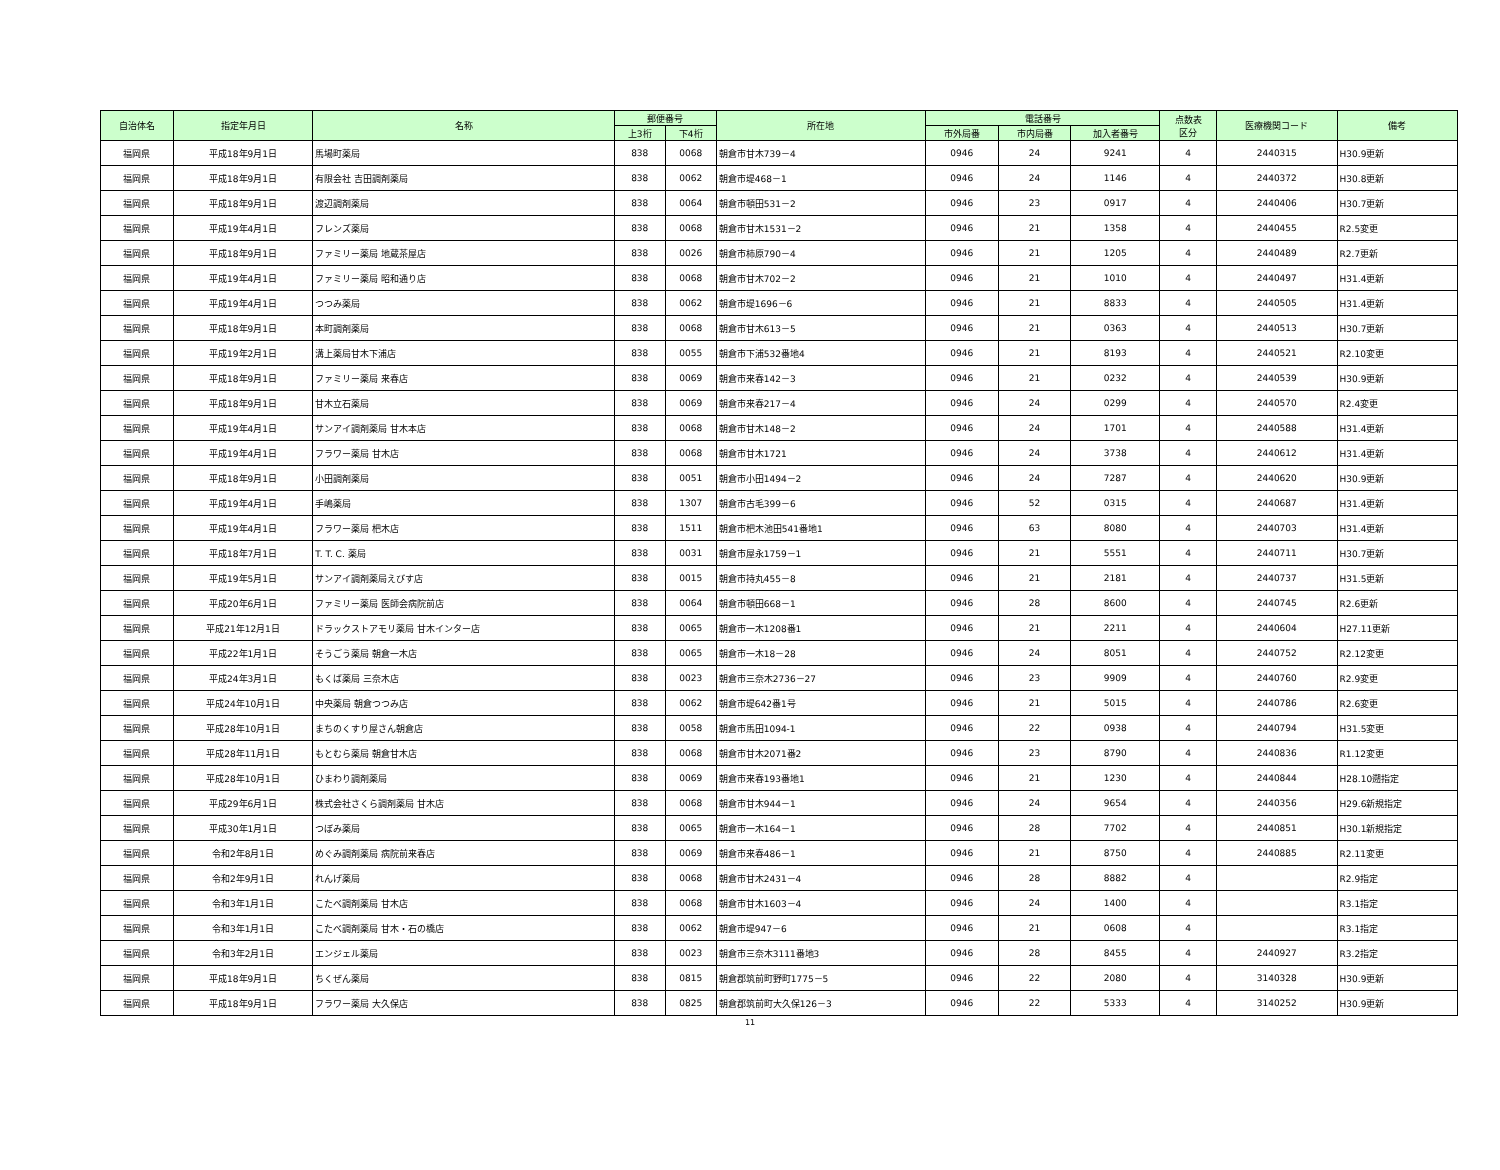| 自治体名 | 指定年月日 | 名称 | 郵便番号 | | 所在地 | 電話番号 | | | 点数表 区分 | 医療機関コード | 備考 |
| --- | --- | --- | --- | --- | --- | --- | --- | --- | --- | --- | --- |
| | | | 上3桁 | 下4桁 | | 市外局番 | 市内局番 | 加入者番号 | | | |
| 福岡県 | 平成18年9月1日 | 馬場町薬局 | 838 | 0068 | 朝倉市甘木739－4 | 0946 | 24 | 9241 | 4 | 2440315 | H30.9更新 |
| 福岡県 | 平成18年9月1日 | 有限会社 吉田調剤薬局 | 838 | 0062 | 朝倉市堤468－1 | 0946 | 24 | 1146 | 4 | 2440372 | H30.8更新 |
| 福岡県 | 平成18年9月1日 | 渡辺調剤薬局 | 838 | 0064 | 朝倉市頓田531－2 | 0946 | 23 | 0917 | 4 | 2440406 | H30.7更新 |
| 福岡県 | 平成19年4月1日 | フレンズ薬局 | 838 | 0068 | 朝倉市甘木1531－2 | 0946 | 21 | 1358 | 4 | 2440455 | R2.5変更 |
| 福岡県 | 平成18年9月1日 | ファミリー薬局 地蔵茶屋店 | 838 | 0026 | 朝倉市柿原790－4 | 0946 | 21 | 1205 | 4 | 2440489 | R2.7更新 |
| 福岡県 | 平成19年4月1日 | ファミリー薬局 昭和通り店 | 838 | 0068 | 朝倉市甘木702－2 | 0946 | 21 | 1010 | 4 | 2440497 | H31.4更新 |
| 福岡県 | 平成19年4月1日 | つつみ薬局 | 838 | 0062 | 朝倉市堤1696－6 | 0946 | 21 | 8833 | 4 | 2440505 | H31.4更新 |
| 福岡県 | 平成18年9月1日 | 本町調剤薬局 | 838 | 0068 | 朝倉市甘木613－5 | 0946 | 21 | 0363 | 4 | 2440513 | H30.7更新 |
| 福岡県 | 平成19年2月1日 | 溝上薬局甘木下浦店 | 838 | 0055 | 朝倉市下浦532番地4 | 0946 | 21 | 8193 | 4 | 2440521 | R2.10変更 |
| 福岡県 | 平成18年9月1日 | ファミリー薬局 来春店 | 838 | 0069 | 朝倉市来春142－3 | 0946 | 21 | 0232 | 4 | 2440539 | H30.9更新 |
| 福岡県 | 平成18年9月1日 | 甘木立石薬局 | 838 | 0069 | 朝倉市来春217－4 | 0946 | 24 | 0299 | 4 | 2440570 | R2.4変更 |
| 福岡県 | 平成19年4月1日 | サンアイ調剤薬局 甘木本店 | 838 | 0068 | 朝倉市甘木148－2 | 0946 | 24 | 1701 | 4 | 2440588 | H31.4更新 |
| 福岡県 | 平成19年4月1日 | フラワー薬局 甘木店 | 838 | 0068 | 朝倉市甘木1721 | 0946 | 24 | 3738 | 4 | 2440612 | H31.4更新 |
| 福岡県 | 平成18年9月1日 | 小田調剤薬局 | 838 | 0051 | 朝倉市小田1494－2 | 0946 | 24 | 7287 | 4 | 2440620 | H30.9更新 |
| 福岡県 | 平成19年4月1日 | 手嶋薬局 | 838 | 1307 | 朝倉市古毛399－6 | 0946 | 52 | 0315 | 4 | 2440687 | H31.4更新 |
| 福岡県 | 平成19年4月1日 | フラワー薬局 杷木店 | 838 | 1511 | 朝倉市杷木池田541番地1 | 0946 | 63 | 8080 | 4 | 2440703 | H31.4更新 |
| 福岡県 | 平成18年7月1日 | T. T. C. 薬局 | 838 | 0031 | 朝倉市屋永1759－1 | 0946 | 21 | 5551 | 4 | 2440711 | H30.7更新 |
| 福岡県 | 平成19年5月1日 | サンアイ調剤薬局えびす店 | 838 | 0015 | 朝倉市持丸455－8 | 0946 | 21 | 2181 | 4 | 2440737 | H31.5更新 |
| 福岡県 | 平成20年6月1日 | ファミリー薬局 医師会病院前店 | 838 | 0064 | 朝倉市頓田668－1 | 0946 | 28 | 8600 | 4 | 2440745 | R2.6更新 |
| 福岡県 | 平成21年12月1日 | ドラックストアモリ薬局 甘木インター店 | 838 | 0065 | 朝倉市一木1208番1 | 0946 | 21 | 2211 | 4 | 2440604 | H27.11更新 |
| 福岡県 | 平成22年1月1日 | そうごう薬局 朝倉一木店 | 838 | 0065 | 朝倉市一木18－28 | 0946 | 24 | 8051 | 4 | 2440752 | R2.12変更 |
| 福岡県 | 平成24年3月1日 | もくば薬局 三奈木店 | 838 | 0023 | 朝倉市三奈木2736－27 | 0946 | 23 | 9909 | 4 | 2440760 | R2.9変更 |
| 福岡県 | 平成24年10月1日 | 中央薬局 朝倉つつみ店 | 838 | 0062 | 朝倉市堤642番1号 | 0946 | 21 | 5015 | 4 | 2440786 | R2.6変更 |
| 福岡県 | 平成28年10月1日 | まちのくすり屋さん朝倉店 | 838 | 0058 | 朝倉市馬田1094-1 | 0946 | 22 | 0938 | 4 | 2440794 | H31.5変更 |
| 福岡県 | 平成28年11月1日 | もとむら薬局 朝倉甘木店 | 838 | 0068 | 朝倉市甘木2071番2 | 0946 | 23 | 8790 | 4 | 2440836 | R1.12変更 |
| 福岡県 | 平成28年10月1日 | ひまわり調剤薬局 | 838 | 0069 | 朝倉市来春193番地1 | 0946 | 21 | 1230 | 4 | 2440844 | H28.10遡指定 |
| 福岡県 | 平成29年6月1日 | 株式会社さくら調剤薬局 甘木店 | 838 | 0068 | 朝倉市甘木944－1 | 0946 | 24 | 9654 | 4 | 2440356 | H29.6新規指定 |
| 福岡県 | 平成30年1月1日 | つぼみ薬局 | 838 | 0065 | 朝倉市一木164－1 | 0946 | 28 | 7702 | 4 | 2440851 | H30.1新規指定 |
| 福岡県 | 令和2年8月1日 | めぐみ調剤薬局 病院前来春店 | 838 | 0069 | 朝倉市来春486－1 | 0946 | 21 | 8750 | 4 | 2440885 | R2.11変更 |
| 福岡県 | 令和2年9月1日 | れんげ薬局 | 838 | 0068 | 朝倉市甘木2431－4 | 0946 | 28 | 8882 | 4 | | R2.9指定 |
| 福岡県 | 令和3年1月1日 | こたべ調剤薬局 甘木店 | 838 | 0068 | 朝倉市甘木1603－4 | 0946 | 24 | 1400 | 4 | | R3.1指定 |
| 福岡県 | 令和3年1月1日 | こたべ調剤薬局 甘木・石の橋店 | 838 | 0062 | 朝倉市堤947－6 | 0946 | 21 | 0608 | 4 | | R3.1指定 |
| 福岡県 | 令和3年2月1日 | エンジェル薬局 | 838 | 0023 | 朝倉市三奈木3111番地3 | 0946 | 28 | 8455 | 4 | 2440927 | R3.2指定 |
| 福岡県 | 平成18年9月1日 | ちくぜん薬局 | 838 | 0815 | 朝倉郡筑前町野町1775－5 | 0946 | 22 | 2080 | 4 | 3140328 | H30.9更新 |
| 福岡県 | 平成18年9月1日 | フラワー薬局 大久保店 | 838 | 0825 | 朝倉郡筑前町大久保126－3 | 0946 | 22 | 5333 | 4 | 3140252 | H30.9更新 |
11